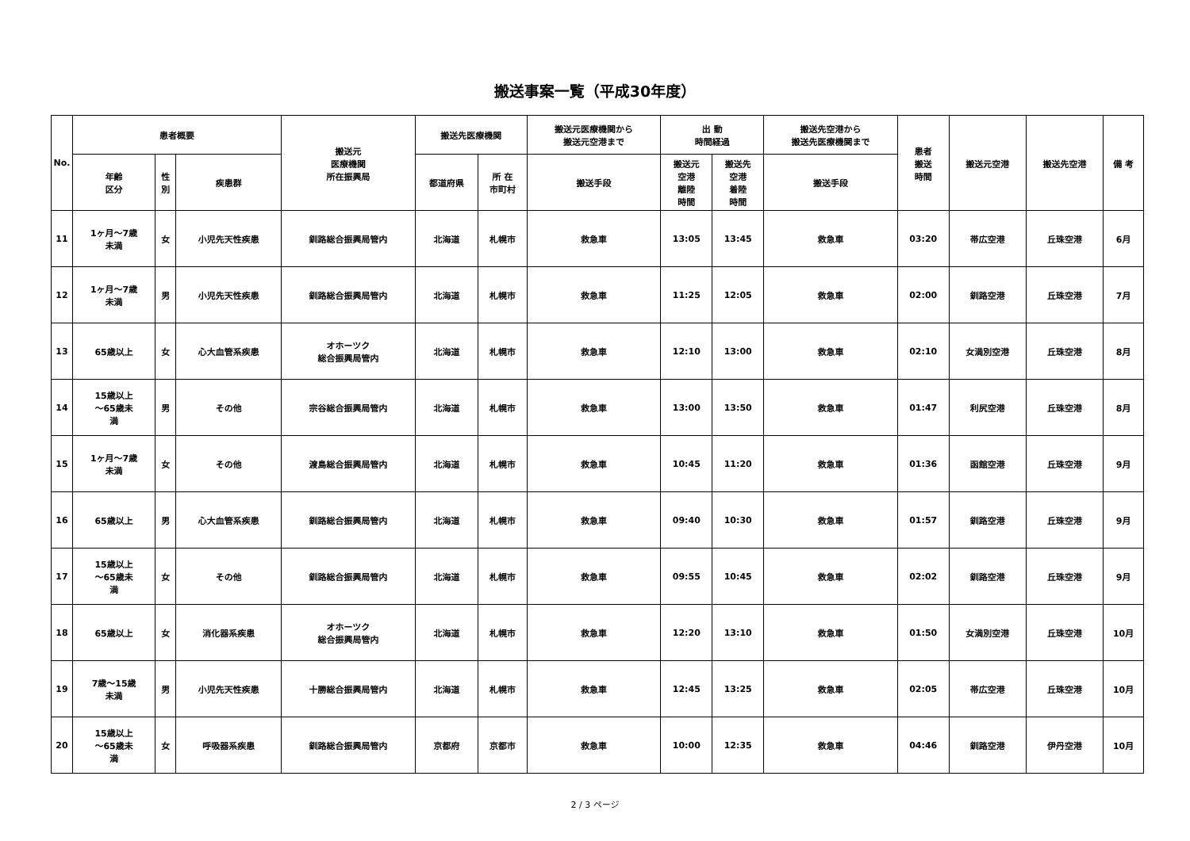搬送事案一覧（平成30年度）
| No. | 患者概要 | | | 搬送元 医療機関 所在振興局 | 搬送先医療機関 | | 搬送元医療機関から 搬送元空港まで | 出 動 時間経過 | | 搬送先空港から 搬送先医療機関まで | 患者 搬送 時間 | 搬送元空港 | 搬送先空港 | 備 考 |
| --- | --- | --- | --- | --- | --- | --- | --- | --- | --- | --- | --- | --- | --- | --- |
| | 年齢 区分 | 性 別 | 疾患群 | | 都道府県 | 所 在 市町村 | 搬送手段 | 搬送元 空港 離陸 時間 | 搬送先 空港 着陸 時間 | 搬送手段 | | | | |
| 11 | 1ヶ月～7歳 未満 | 女 | 小児先天性疾患 | 釧路総合振興局管内 | 北海道 | 札幌市 | 救急車 | 13:05 | 13:45 | 救急車 | 03:20 | 帯広空港 | 丘珠空港 | 6月 |
| 12 | 1ヶ月～7歳 未満 | 男 | 小児先天性疾患 | 釧路総合振興局管内 | 北海道 | 札幌市 | 救急車 | 11:25 | 12:05 | 救急車 | 02:00 | 釧路空港 | 丘珠空港 | 7月 |
| 13 | 65歳以上 | 女 | 心大血管系疾患 | オホーツク 総合振興局管内 | 北海道 | 札幌市 | 救急車 | 12:10 | 13:00 | 救急車 | 02:10 | 女満別空港 | 丘珠空港 | 8月 |
| 14 | 15歳以上 ～65歳未 満 | 男 | その他 | 宗谷総合振興局管内 | 北海道 | 札幌市 | 救急車 | 13:00 | 13:50 | 救急車 | 01:47 | 利尻空港 | 丘珠空港 | 8月 |
| 15 | 1ヶ月～7歳 未満 | 女 | その他 | 渡島総合振興局管内 | 北海道 | 札幌市 | 救急車 | 10:45 | 11:20 | 救急車 | 01:36 | 函館空港 | 丘珠空港 | 9月 |
| 16 | 65歳以上 | 男 | 心大血管系疾患 | 釧路総合振興局管内 | 北海道 | 札幌市 | 救急車 | 09:40 | 10:30 | 救急車 | 01:57 | 釧路空港 | 丘珠空港 | 9月 |
| 17 | 15歳以上 ～65歳未 満 | 女 | その他 | 釧路総合振興局管内 | 北海道 | 札幌市 | 救急車 | 09:55 | 10:45 | 救急車 | 02:02 | 釧路空港 | 丘珠空港 | 9月 |
| 18 | 65歳以上 | 女 | 消化器系疾患 | オホーツク 総合振興局管内 | 北海道 | 札幌市 | 救急車 | 12:20 | 13:10 | 救急車 | 01:50 | 女満別空港 | 丘珠空港 | 10月 |
| 19 | 7歳～15歳 未満 | 男 | 小児先天性疾患 | 十勝総合振興局管内 | 北海道 | 札幌市 | 救急車 | 12:45 | 13:25 | 救急車 | 02:05 | 帯広空港 | 丘珠空港 | 10月 |
| 20 | 15歳以上 ～65歳未 満 | 女 | 呼吸器系疾患 | 釧路総合振興局管内 | 京都府 | 京都市 | 救急車 | 10:00 | 12:35 | 救急車 | 04:46 | 釧路空港 | 伊丹空港 | 10月 |
2 / 3 ページ